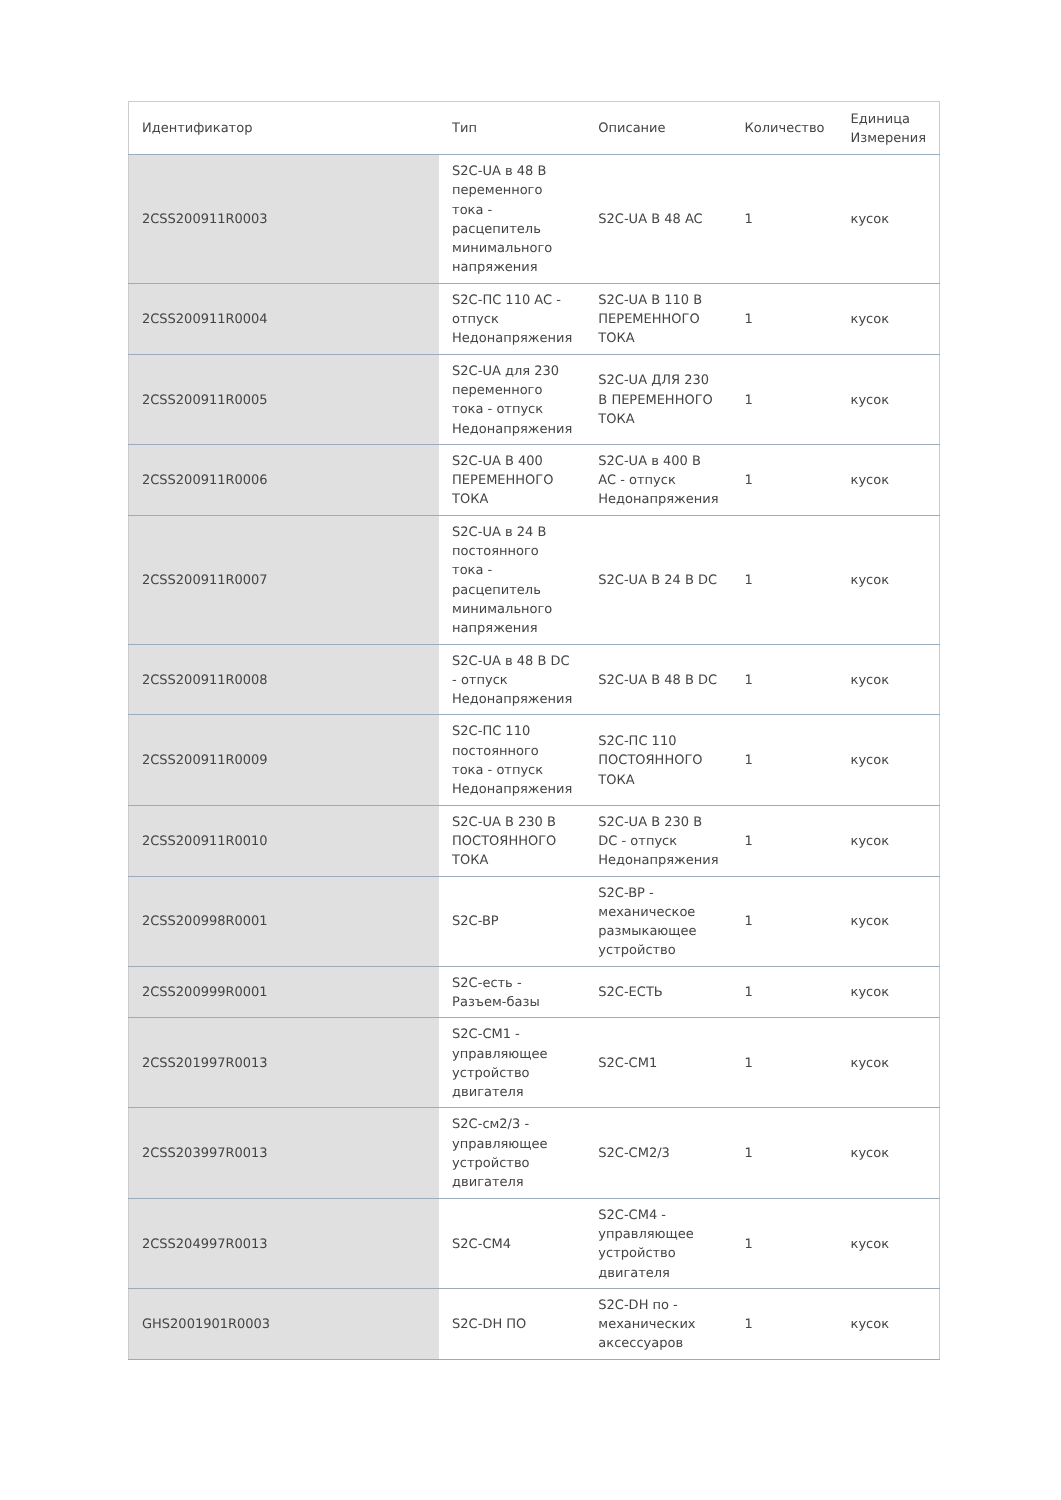| Идентификатор | Тип | Описание | Количество | Единица Измерения |
| --- | --- | --- | --- | --- |
| 2CSS200911R0003 | S2C-UA в 48 В переменного тока - расцепитель минимального напряжения | S2C-UA В 48 AC | 1 | кусок |
| 2CSS200911R0004 | S2C-ПС 110 AC - отпуск Недонапряжения | S2C-UA В 110 В ПЕРЕМЕННОГО ТОКА | 1 | кусок |
| 2CSS200911R0005 | S2C-UA для 230 переменного тока - отпуск Недонапряжения | S2C-UA ДЛЯ 230 В ПЕРЕМЕННОГО ТОКА | 1 | кусок |
| 2CSS200911R0006 | S2C-UA В 400 ПЕРЕМЕННОГО ТОКА | S2C-UA в 400 В AC - отпуск Недонапряжения | 1 | кусок |
| 2CSS200911R0007 | S2C-UA в 24 В постоянного тока - расцепитель минимального напряжения | S2C-UA В 24 В DC | 1 | кусок |
| 2CSS200911R0008 | S2C-UA в 48 В DC - отпуск Недонапряжения | S2C-UA В 48 В DC | 1 | кусок |
| 2CSS200911R0009 | S2C-ПС 110 постоянного тока - отпуск Недонапряжения | S2C-ПС 110 ПОСТОЯННОГО ТОКА | 1 | кусок |
| 2CSS200911R0010 | S2C-UA В 230 В ПОСТОЯННОГО ТОКА | S2C-UA В 230 В DC - отпуск Недонапряжения | 1 | кусок |
| 2CSS200998R0001 | S2C-BP | S2C-BP - механическое размыкающее устройство | 1 | кусок |
| 2CSS200999R0001 | S2C-есть - Разъем-базы | S2C-ЕСТЬ | 1 | кусок |
| 2CSS201997R0013 | S2C-CM1 - управляющее устройство двигателя | S2C-CM1 | 1 | кусок |
| 2CSS203997R0013 | S2C-см2/3 - управляющее устройство двигателя | S2C-CM2/3 | 1 | кусок |
| 2CSS204997R0013 | S2C-CM4 | S2C-CM4 - управляющее устройство двигателя | 1 | кусок |
| GHS2001901R0003 | S2C-DH ПО | S2C-DH по - механических аксессуаров | 1 | кусок |